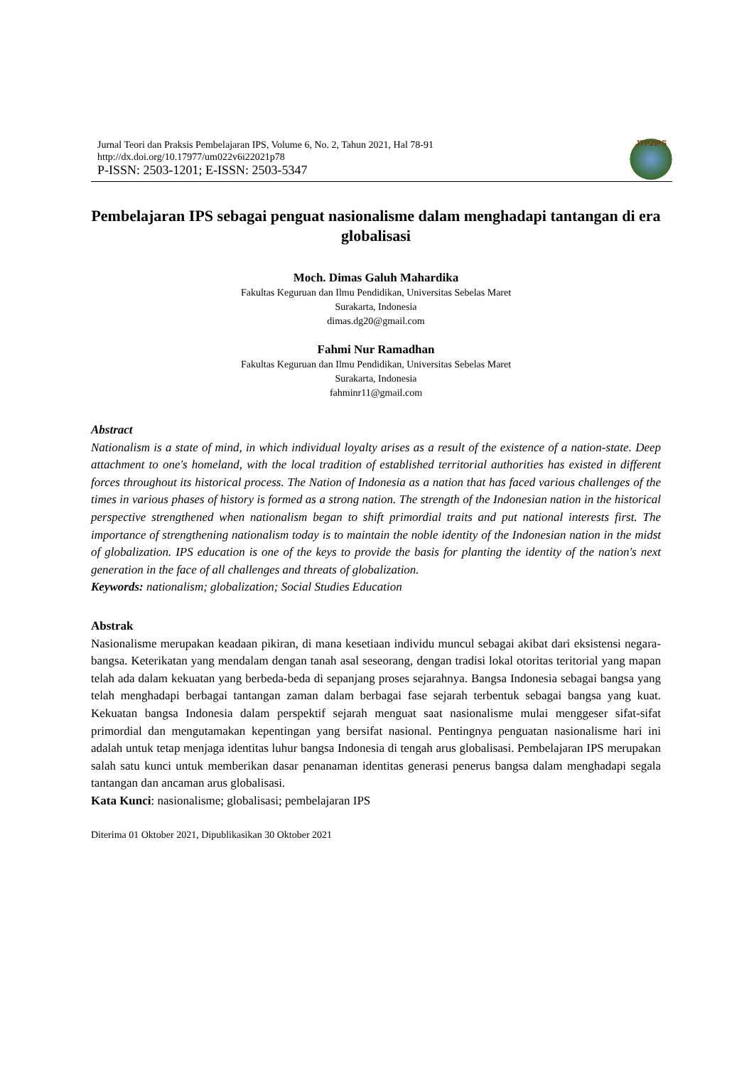Jurnal Teori dan Praksis Pembelajaran IPS, Volume 6, No. 2, Tahun 2021, Hal 78-91
http://dx.doi.org/10.17977/um022v6i22021p78
P-ISSN: 2503-1201; E-ISSN: 2503-5347
JTP2IPS
Pembelajaran IPS sebagai penguat nasionalisme dalam menghadapi tantangan di era globalisasi
Moch. Dimas Galuh Mahardika
Fakultas Keguruan dan Ilmu Pendidikan, Universitas Sebelas Maret
Surakarta, Indonesia
dimas.dg20@gmail.com
Fahmi Nur Ramadhan
Fakultas Keguruan dan Ilmu Pendidikan, Universitas Sebelas Maret
Surakarta, Indonesia
fahminr11@gmail.com
Abstract
Nationalism is a state of mind, in which individual loyalty arises as a result of the existence of a nation-state. Deep attachment to one's homeland, with the local tradition of established territorial authorities has existed in different forces throughout its historical process. The Nation of Indonesia as a nation that has faced various challenges of the times in various phases of history is formed as a strong nation. The strength of the Indonesian nation in the historical perspective strengthened when nationalism began to shift primordial traits and put national interests first. The importance of strengthening nationalism today is to maintain the noble identity of the Indonesian nation in the midst of globalization. IPS education is one of the keys to provide the basis for planting the identity of the nation's next generation in the face of all challenges and threats of globalization.
Keywords: nationalism; globalization; Social Studies Education
Abstrak
Nasionalisme merupakan keadaan pikiran, di mana kesetiaan individu muncul sebagai akibat dari eksistensi negara-bangsa. Keterikatan yang mendalam dengan tanah asal seseorang, dengan tradisi lokal otoritas teritorial yang mapan telah ada dalam kekuatan yang berbeda-beda di sepanjang proses sejarahnya. Bangsa Indonesia sebagai bangsa yang telah menghadapi berbagai tantangan zaman dalam berbagai fase sejarah terbentuk sebagai bangsa yang kuat. Kekuatan bangsa Indonesia dalam perspektif sejarah menguat saat nasionalisme mulai menggeser sifat-sifat primordial dan mengutamakan kepentingan yang bersifat nasional. Pentingnya penguatan nasionalisme hari ini adalah untuk tetap menjaga identitas luhur bangsa Indonesia di tengah arus globalisasi. Pembelajaran IPS merupakan salah satu kunci untuk memberikan dasar penanaman identitas generasi penerus bangsa dalam menghadapi segala tantangan dan ancaman arus globalisasi.
Kata Kunci: nasionalisme; globalisasi; pembelajaran IPS
Diterima 01 Oktober 2021, Dipublikasikan 30 Oktober 2021